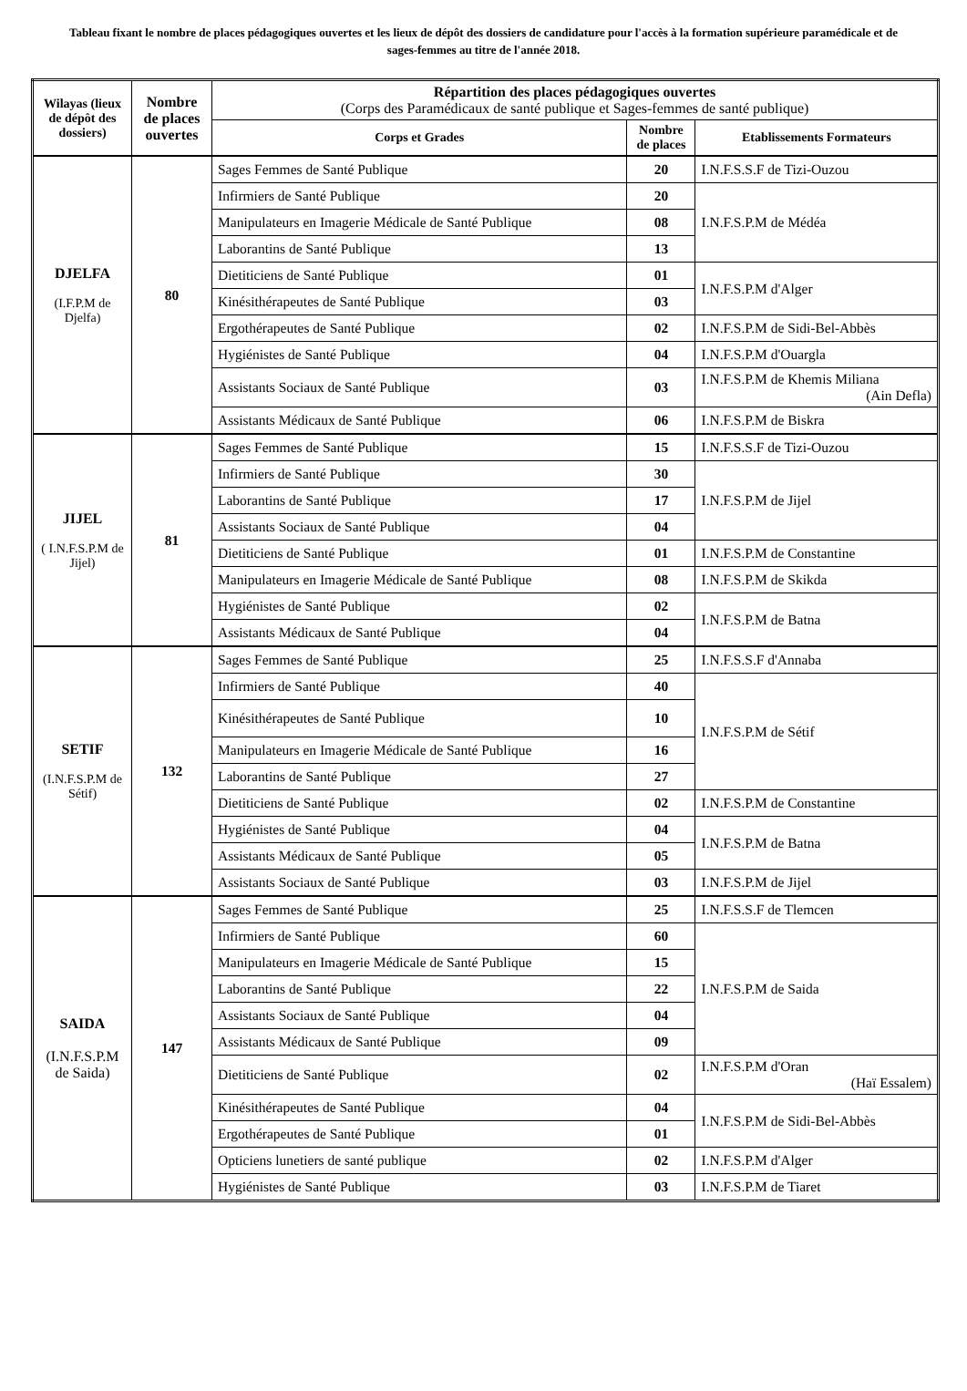Tableau fixant le nombre de places pédagogiques ouvertes et les lieux de dépôt des dossiers de candidature pour l'accès à la formation supérieure paramédicale et de sages-femmes au titre de l'année 2018.
| Wilayas (lieux de dépôt des dossiers) | Nombre de places ouvertes | Répartition des places pédagogiques ouvertes (Corps des Paramédicaux de santé publique et Sages-femmes de santé publique) | | |
| --- | --- | --- | --- | --- |
| | | Corps et Grades | Nombre de places | Etablissements Formateurs |
| DJELFA (I.F.P.M de Djelfa) | 80 | Sages Femmes de Santé Publique | 20 | I.N.F.S.S.F de Tizi-Ouzou |
| | | Infirmiers de Santé Publique | 20 | I.N.F.S.P.M de Médéa |
| | | Manipulateurs en Imagerie Médicale de Santé Publique | 08 | |
| | | Laborantins de Santé Publique | 13 | |
| | | Dietiticiens de Santé Publique | 01 | I.N.F.S.P.M d'Alger |
| | | Kinésithérapeutes de Santé Publique | 03 | |
| | | Ergothérapeutes de Santé Publique | 02 | I.N.F.S.P.M de Sidi-Bel-Abbès |
| | | Hygiénistes de Santé Publique | 04 | I.N.F.S.P.M d'Ouargla |
| | | Assistants Sociaux de Santé Publique | 03 | I.N.F.S.P.M de Khemis Miliana (Ain Defla) |
| | | Assistants Médicaux de Santé Publique | 06 | I.N.F.S.P.M de Biskra |
| JIJEL ( I.N.F.S.P.M de Jijel) | 81 | Sages Femmes de Santé Publique | 15 | I.N.F.S.S.F de Tizi-Ouzou |
| | | Infirmiers de Santé Publique | 30 | I.N.F.S.P.M de Jijel |
| | | Laborantins de Santé Publique | 17 | |
| | | Assistants Sociaux de Santé Publique | 04 | |
| | | Dietiticiens de Santé Publique | 01 | I.N.F.S.P.M de Constantine |
| | | Manipulateurs en Imagerie Médicale de Santé Publique | 08 | I.N.F.S.P.M de Skikda |
| | | Hygiénistes de Santé Publique | 02 | I.N.F.S.P.M de Batna |
| | | Assistants Médicaux de Santé Publique | 04 | |
| SETIF (I.N.F.S.P.M de Sétif) | 132 | Sages Femmes de Santé Publique | 25 | I.N.F.S.S.F d'Annaba |
| | | Infirmiers de Santé Publique | 40 | I.N.F.S.P.M de Sétif |
| | | Kinésithérapeutes de Santé Publique | 10 | |
| | | Manipulateurs en Imagerie Médicale de Santé Publique | 16 | |
| | | Laborantins de Santé Publique | 27 | |
| | | Dietiticiens de Santé Publique | 02 | I.N.F.S.P.M de Constantine |
| | | Hygiénistes de Santé Publique | 04 | I.N.F.S.P.M de Batna |
| | | Assistants Médicaux de Santé Publique | 05 | |
| | | Assistants Sociaux de Santé Publique | 03 | I.N.F.S.P.M de Jijel |
| SAIDA (I.N.F.S.P.M de Saida) | 147 | Sages Femmes de Santé Publique | 25 | I.N.F.S.S.F de Tlemcen |
| | | Infirmiers de Santé Publique | 60 | I.N.F.S.P.M de Saida |
| | | Manipulateurs en Imagerie Médicale de Santé Publique | 15 | |
| | | Laborantins de Santé Publique | 22 | |
| | | Assistants Sociaux de Santé Publique | 04 | |
| | | Assistants Médicaux de Santé Publique | 09 | |
| | | Dietiticiens de Santé Publique | 02 | I.N.F.S.P.M d'Oran (Haï Essalem) |
| | | Kinésithérapeutes de Santé Publique | 04 | I.N.F.S.P.M de Sidi-Bel-Abbès |
| | | Ergothérapeutes de Santé Publique | 01 | |
| | | Opticiens lunetiers de santé publique | 02 | I.N.F.S.P.M d'Alger |
| | | Hygiénistes de Santé Publique | 03 | I.N.F.S.P.M de Tiaret |